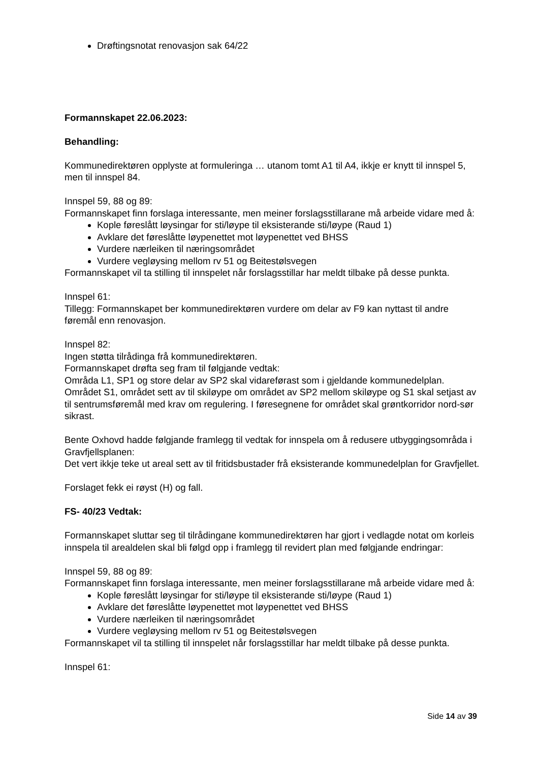Drøftingsnotat renovasjon sak 64/22
Formannskapet 22.06.2023:
Behandling:
Kommunedirektøren opplyste at formuleringa … utanom tomt A1 til A4, ikkje er knytt til innspel 5, men til innspel 84.
Innspel 59, 88 og 89:
Formannskapet finn forslaga interessante, men meiner forslagsstillarane må arbeide vidare med å:
Kople føreslått løysingar for sti/løype til eksisterande sti/løype (Raud 1)
Avklare det føreslåtte løypenettet mot løypenettet ved BHSS
Vurdere nærleiken til næringsområdet
Vurdere vegløysing mellom rv 51 og Beitestølsvegen
Formannskapet vil ta stilling til innspelet når forslagsstillar har meldt tilbake på desse punkta.
Innspel 61:
Tillegg: Formannskapet ber kommunedirektøren vurdere om delar av F9 kan nyttast til andre føremål enn renovasjon.
Innspel 82:
Ingen støtta tilrådinga frå kommunedirektøren.
Formannskapet drøfta seg fram til følgjande vedtak:
Områda L1, SP1 og store delar av SP2 skal vidareførast som i gjeldande kommunedelplan. Området S1, området sett av til skiløype om området av SP2 mellom skiløype og S1 skal setjast av til sentrumsføremål med krav om regulering. I føresegnene for området skal grøntkorridor nord-sør sikrast.
Bente Oxhovd hadde følgjande framlegg til vedtak for innspela om å redusere utbyggingsområda i Gravfjellsplanen:
Det vert ikkje teke ut areal sett av til fritidsbustader frå eksisterande kommunedelplan for Gravfjellet.
Forslaget fekk ei røyst (H) og fall.
FS- 40/23 Vedtak:
Formannskapet sluttar seg til tilrådingane kommunedirektøren har gjort i vedlagde notat om korleis innspela til arealdelen skal bli følgd opp i framlegg til revidert plan med følgjande endringar:
Innspel 59, 88 og 89:
Formannskapet finn forslaga interessante, men meiner forslagsstillarane må arbeide vidare med å:
Kople føreslått løysingar for sti/løype til eksisterande sti/løype (Raud 1)
Avklare det føreslåtte løypenettet mot løypenettet ved BHSS
Vurdere nærleiken til næringsområdet
Vurdere vegløysing mellom rv 51 og Beitestølsvegen
Formannskapet vil ta stilling til innspelet når forslagsstillar har meldt tilbake på desse punkta.
Innspel 61:
Side 14 av 39